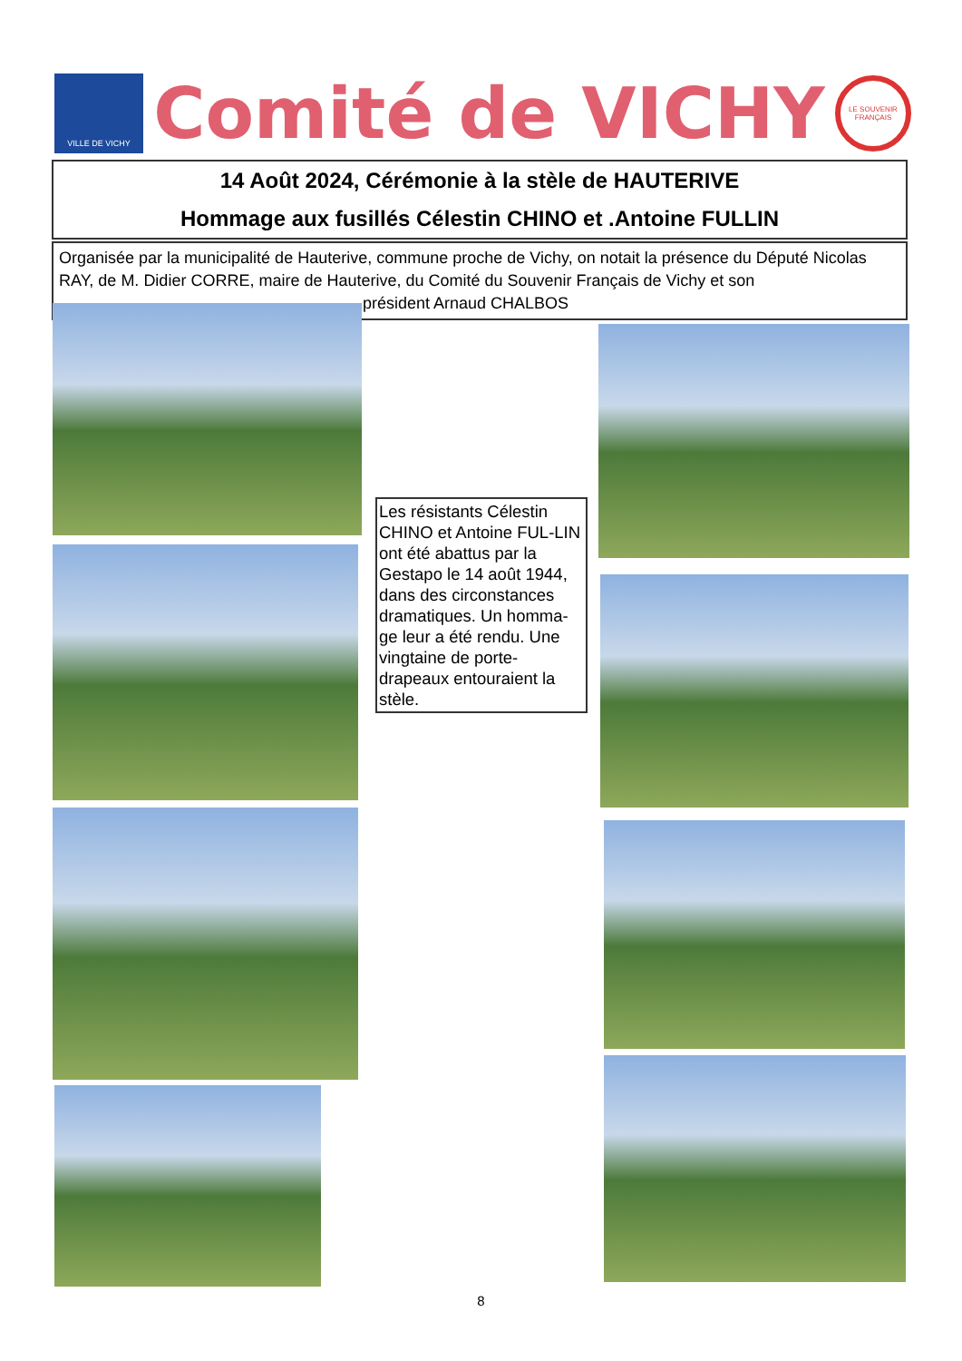VILLE DE VICHY
Comité de VICHY
LE SOUVENIR FRANÇAIS
14 Août 2024, Cérémonie à la stèle de HAUTERIVE
Hommage aux fusillés Célestin CHINO et .Antoine FULLIN
Organisée par la municipalité de Hauterive, commune proche de Vichy, on notait la présence du Député Nicolas RAY, de M. Didier CORRE, maire de Hauterive, du Comité du Souvenir Français de Vichy et son président Arnaud CHALBOS
Les résistants Célestin CHINO et Antoine FUL-LIN ont été abattus par la Gestapo le 14 août 1944, dans des circonstances dramatiques. Un homma-ge leur a été rendu. Une vingtaine de porte-drapeaux entouraient la stèle.
8